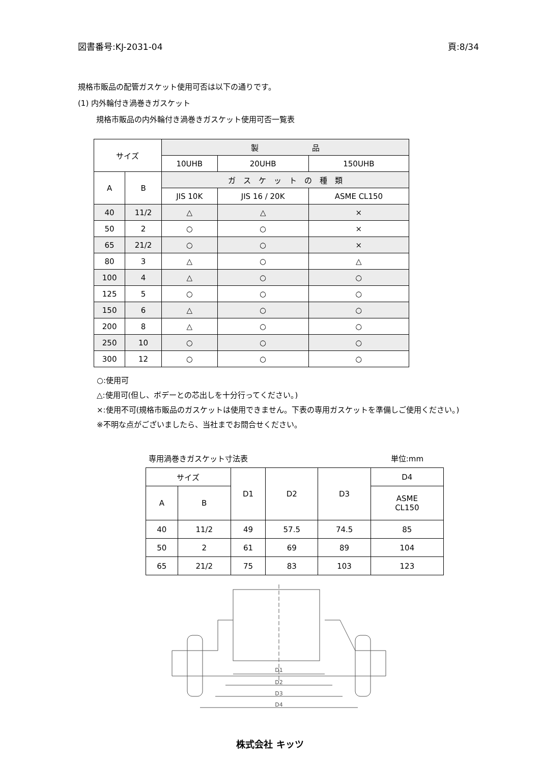図書番号:KJ-2031-04 頁:8/34
規格市販品の配管ガスケット使用可否は以下の通りです。
(1) 内外輪付き渦巻きガスケット
規格市販品の内外輪付き渦巻きガスケット使用可否一覧表
| サイズ | | 製 品 | | |
| --- | --- | --- | --- | --- |
| | | 10UHB | 20UHB | 150UHB |
| A | B | ガ ス ケ ッ ト の 種 類 | | |
| | | JIS 10K | JIS 16 / 20K | ASME CL150 |
| 40 | 11/2 | △ | △ | × |
| 50 | 2 | ○ | ○ | × |
| 65 | 21/2 | ○ | ○ | × |
| 80 | 3 | △ | ○ | △ |
| 100 | 4 | △ | ○ | ○ |
| 125 | 5 | ○ | ○ | ○ |
| 150 | 6 | △ | ○ | ○ |
| 200 | 8 | △ | ○ | ○ |
| 250 | 10 | ○ | ○ | ○ |
| 300 | 12 | ○ | ○ | ○ |
○:使用可
△:使用可(但し、ボデーとの芯出しを十分行ってください。)
×:使用不可(規格市販品のガスケットは使用できません。下表の専用ガスケットを準備しご使用ください。)
※不明な点がございましたら、当社までお問合せください。
専用渦巻きガスケット寸法表 単位:mm
| サイズ | | D1 | D2 | D3 | D4 |
| --- | --- | --- | --- | --- | --- |
| A | B | | | | ASME CL150 |
| 40 | 11/2 | 49 | 57.5 | 74.5 | 85 |
| 50 | 2 | 61 | 69 | 89 | 104 |
| 65 | 21/2 | 75 | 83 | 103 | 123 |
D1
D2
D3
D4
株式会社 キッツ